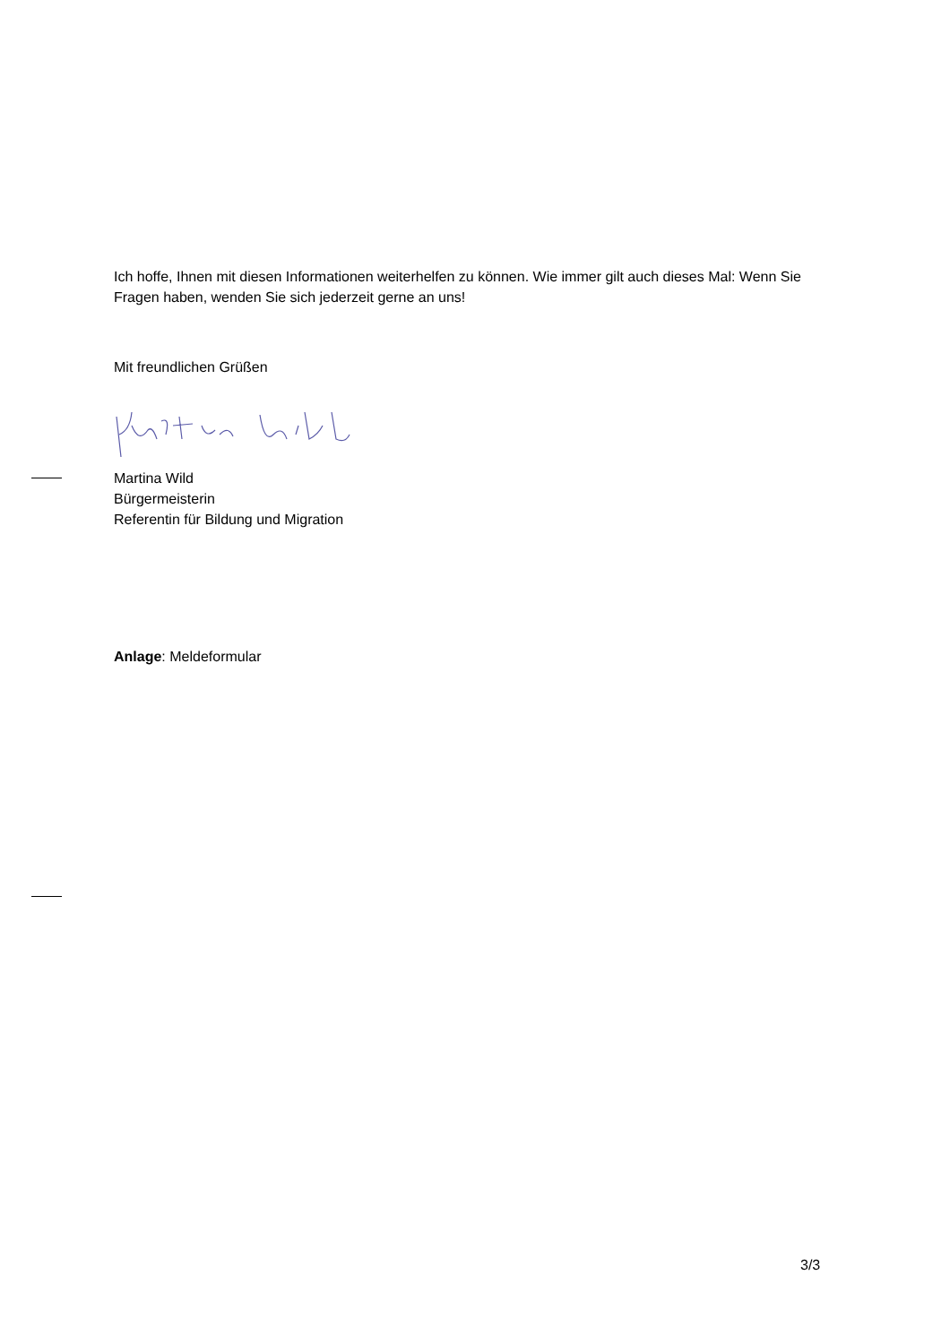Ich hoffe, Ihnen mit diesen Informationen weiterhelfen zu können. Wie immer gilt auch dieses Mal: Wenn Sie Fragen haben, wenden Sie sich jederzeit gerne an uns!
Mit freundlichen Grüßen
Martina Wild
Bürgermeisterin
Referentin für Bildung und Migration
Anlage: Meldeformular
3/3